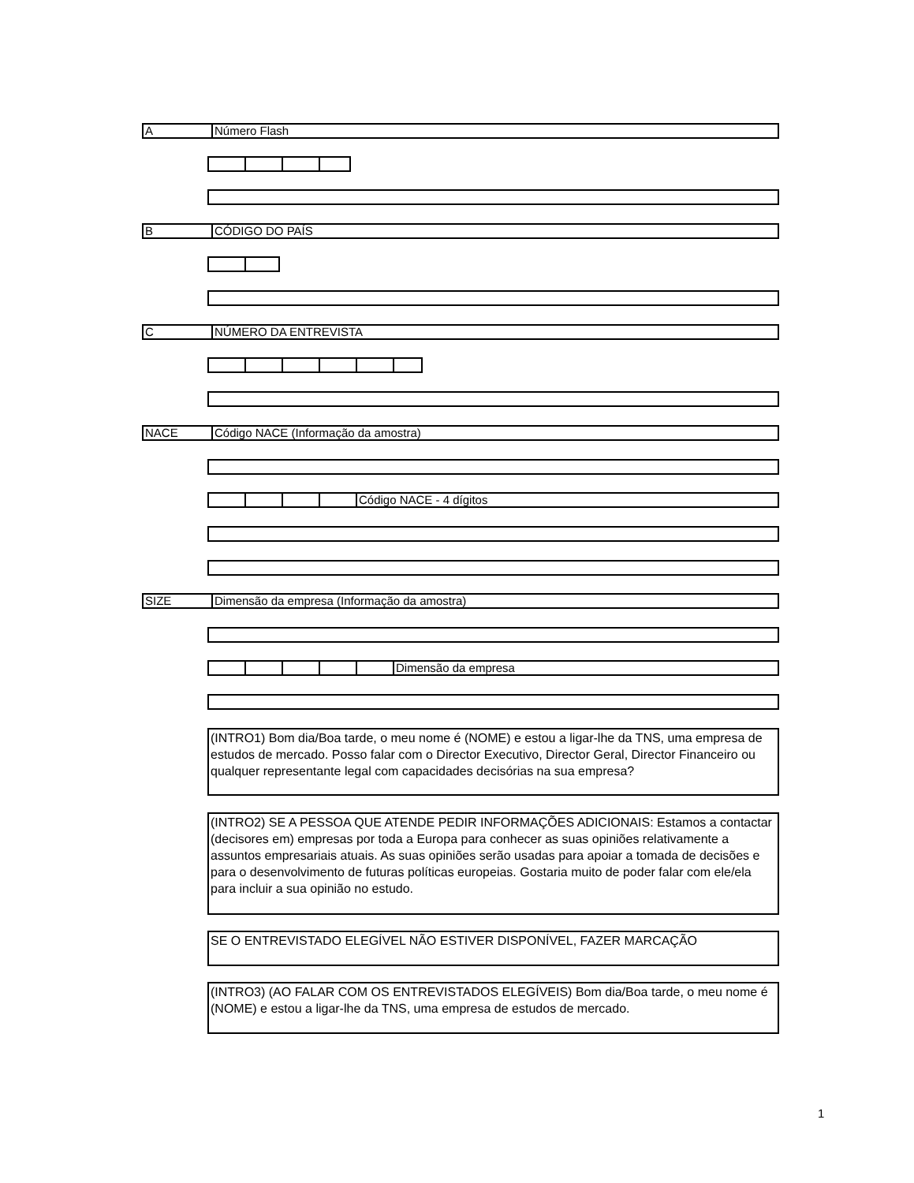A Número Flash
B CÓDIGO DO PAÍS
C NÚMERO DA ENTREVISTA
NACE Código NACE (Informação da amostra)
Código NACE - 4 dígitos
SIZE Dimensão da empresa (Informação da amostra)
Dimensão da empresa
(INTRO1) Bom dia/Boa tarde, o meu nome é (NOME) e estou a ligar-lhe da TNS, uma empresa de estudos de mercado. Posso falar com o Director Executivo, Director Geral, Director Financeiro ou qualquer representante legal com capacidades decisórias na sua empresa?
(INTRO2) SE A PESSOA QUE ATENDE PEDIR INFORMAÇÕES ADICIONAIS: Estamos a contactar (decisores em) empresas por toda a Europa para conhecer as suas opiniões relativamente a assuntos empresariais atuais. As suas opiniões serão usadas para apoiar a tomada de decisões e para o desenvolvimento de futuras políticas europeias. Gostaria muito de poder falar com ele/ela para incluir a sua opinião no estudo.
SE O ENTREVISTADO ELEGÍVEL NÃO ESTIVER DISPONÍVEL, FAZER MARCAÇÃO
(INTRO3) (AO FALAR COM OS ENTREVISTADOS ELEGÍVEIS) Bom dia/Boa tarde, o meu nome é (NOME) e estou a ligar-lhe da TNS, uma empresa de estudos de mercado.
1